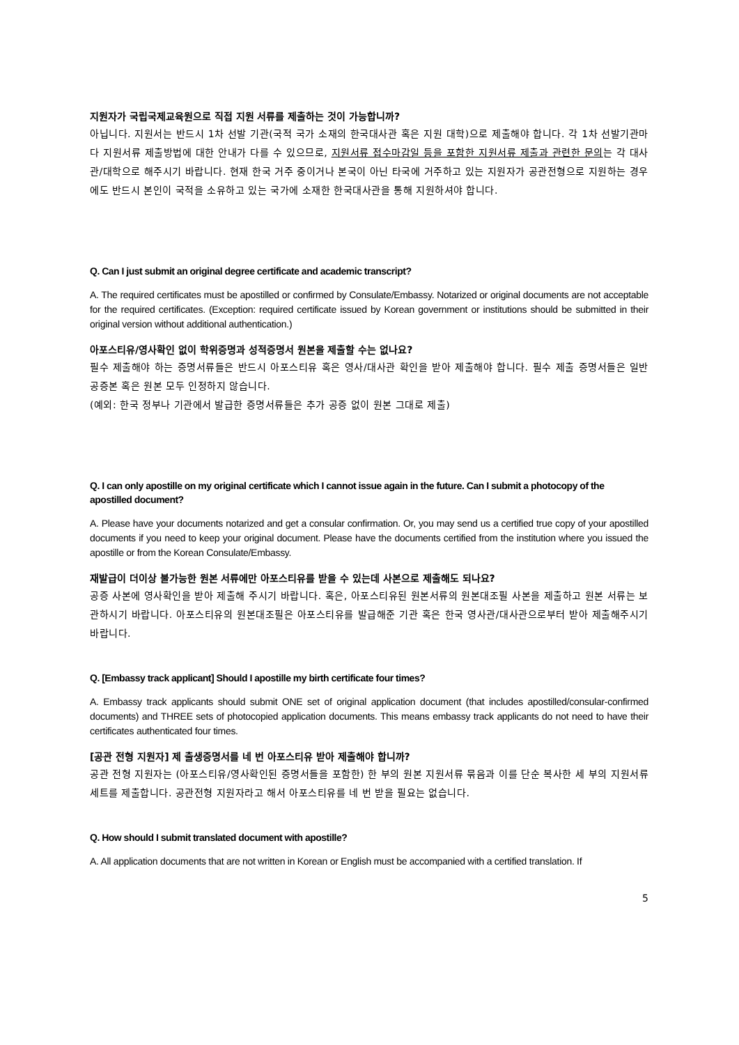지원자가 국립국제교육원으로 직접 지원 서류를 제출하는 것이 가능합니까?
아닙니다. 지원서는 반드시 1차 선발 기관(국적 국가 소재의 한국대사관 혹은 지원 대학)으로 제출해야 합니다. 각 1차 선발기관마다 지원서류 제출방법에 대한 안내가 다를 수 있으므로, 지원서류 접수마감일 등을 포함한 지원서류 제출과 관련한 문의는 각 대사관/대학으로 해주시기 바랍니다. 현재 한국 거주 중이거나 본국이 아닌 타국에 거주하고 있는 지원자가 공관전형으로 지원하는 경우에도 반드시 본인이 국적을 소유하고 있는 국가에 소재한 한국대사관을 통해 지원하셔야 합니다.
Q. Can I just submit an original degree certificate and academic transcript?
A. The required certificates must be apostilled or confirmed by Consulate/Embassy. Notarized or original documents are not acceptable for the required certificates. (Exception: required certificate issued by Korean government or institutions should be submitted in their original version without additional authentication.)
아포스티유/영사확인 없이 학위증명과 성적증명서 원본을 제출할 수는 없나요?
필수 제출해야 하는 증명서류들은 반드시 아포스티유 혹은 영사/대사관 확인을 받아 제출해야 합니다. 필수 제출 증명서들은 일반 공증본 혹은 원본 모두 인정하지 않습니다.
(예외: 한국 정부나 기관에서 발급한 증명서류들은 추가 공증 없이 원본 그대로 제출)
Q. I can only apostille on my original certificate which I cannot issue again in the future. Can I submit a photocopy of the apostilled document?
A. Please have your documents notarized and get a consular confirmation. Or, you may send us a certified true copy of your apostilled documents if you need to keep your original document. Please have the documents certified from the institution where you issued the apostille or from the Korean Consulate/Embassy.
재발급이 더이상 불가능한 원본 서류에만 아포스티유를 받을 수 있는데 사본으로 제출해도 되나요?
공증 사본에 영사확인을 받아 제출해 주시기 바랍니다. 혹은, 아포스티유된 원본서류의 원본대조필 사본을 제출하고 원본 서류는 보관하시기 바랍니다. 아포스티유의 원본대조필은 아포스티유를 발급해준 기관 혹은 한국 영사관/대사관으로부터 받아 제출해주시기 바랍니다.
Q. [Embassy track applicant] Should I apostille my birth certificate four times?
A. Embassy track applicants should submit ONE set of original application document (that includes apostilled/consular-confirmed documents) and THREE sets of photocopied application documents. This means embassy track applicants do not need to have their certificates authenticated four times.
[공관 전형 지원자] 제 출생증명서를 네 번 아포스티유 받아 제출해야 합니까?
공관 전형 지원자는 (아포스티유/영사확인된 증명서들을 포함한) 한 부의 원본 지원서류 묶음과 이를 단순 복사한 세 부의 지원서류 세트를 제출합니다. 공관전형 지원자라고 해서 아포스티유를 네 번 받을 필요는 없습니다.
Q. How should I submit translated document with apostille?
A. All application documents that are not written in Korean or English must be accompanied with a certified translation. If
5